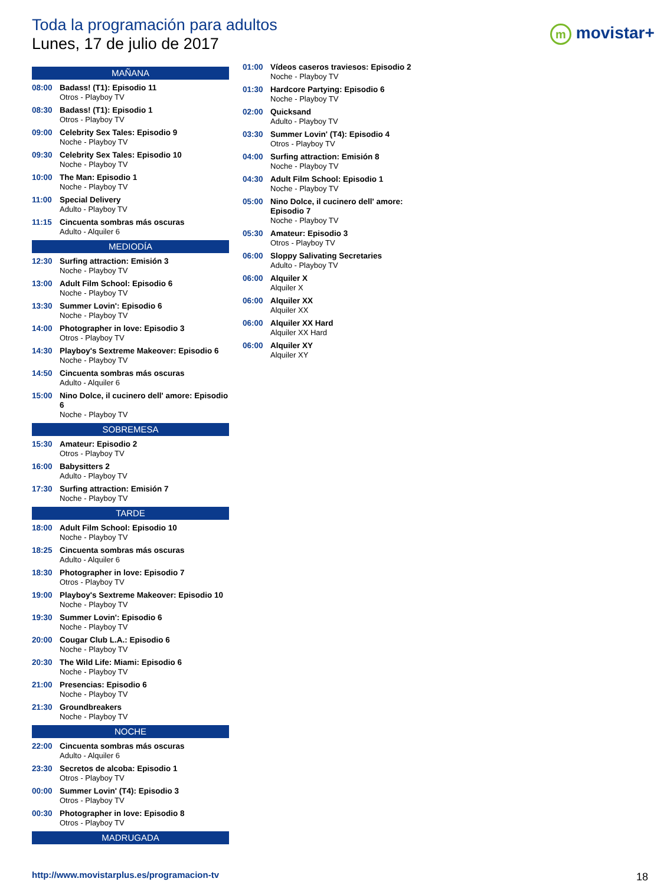Toda la programación para adultos
Lunes, 17 de julio de 2017
m movistar+
MAÑANA
08:00 Badass! (T1): Episodio 11
Otros - Playboy TV
08:30 Badass! (T1): Episodio 1
Otros - Playboy TV
09:00 Celebrity Sex Tales: Episodio 9
Noche - Playboy TV
09:30 Celebrity Sex Tales: Episodio 10
Noche - Playboy TV
10:00 The Man: Episodio 1
Noche - Playboy TV
11:00 Special Delivery
Adulto - Playboy TV
11:15 Cincuenta sombras más oscuras
Adulto - Alquiler 6
MEDIODÍA
12:30 Surfing attraction: Emisión 3
Noche - Playboy TV
13:00 Adult Film School: Episodio 6
Noche - Playboy TV
13:30 Summer Lovin': Episodio 6
Noche - Playboy TV
14:00 Photographer in love: Episodio 3
Otros - Playboy TV
14:30 Playboy's Sextreme Makeover: Episodio 6
Noche - Playboy TV
14:50 Cincuenta sombras más oscuras
Adulto - Alquiler 6
15:00 Nino Dolce, il cucinero dell' amore: Episodio 6
Noche - Playboy TV
SOBREMESA
15:30 Amateur: Episodio 2
Otros - Playboy TV
16:00 Babysitters 2
Adulto - Playboy TV
17:30 Surfing attraction: Emisión 7
Noche - Playboy TV
TARDE
18:00 Adult Film School: Episodio 10
Noche - Playboy TV
18:25 Cincuenta sombras más oscuras
Adulto - Alquiler 6
18:30 Photographer in love: Episodio 7
Otros - Playboy TV
19:00 Playboy's Sextreme Makeover: Episodio 10
Noche - Playboy TV
19:30 Summer Lovin': Episodio 6
Noche - Playboy TV
20:00 Cougar Club L.A.: Episodio 6
Noche - Playboy TV
20:30 The Wild Life: Miami: Episodio 6
Noche - Playboy TV
21:00 Presencias: Episodio 6
Noche - Playboy TV
21:30 Groundbreakers
Noche - Playboy TV
NOCHE
22:00 Cincuenta sombras más oscuras
Adulto - Alquiler 6
23:30 Secretos de alcoba: Episodio 1
Otros - Playboy TV
00:00 Summer Lovin' (T4): Episodio 3
Otros - Playboy TV
00:30 Photographer in love: Episodio 8
Otros - Playboy TV
MADRUGADA
01:00 Vídeos caseros traviesos: Episodio 2
Noche - Playboy TV
01:30 Hardcore Partying: Episodio 6
Noche - Playboy TV
02:00 Quicksand
Adulto - Playboy TV
03:30 Summer Lovin' (T4): Episodio 4
Otros - Playboy TV
04:00 Surfing attraction: Emisión 8
Noche - Playboy TV
04:30 Adult Film School: Episodio 1
Noche - Playboy TV
05:00 Nino Dolce, il cucinero dell' amore: Episodio 7
Noche - Playboy TV
05:30 Amateur: Episodio 3
Otros - Playboy TV
06:00 Sloppy Salivating Secretaries
Adulto - Playboy TV
06:00 Alquiler X
Alquiler X
06:00 Alquiler XX
Alquiler XX
06:00 Alquiler XX Hard
Alquiler XX Hard
06:00 Alquiler XY
Alquiler XY
http://www.movistarplus.es/programacion-tv
18